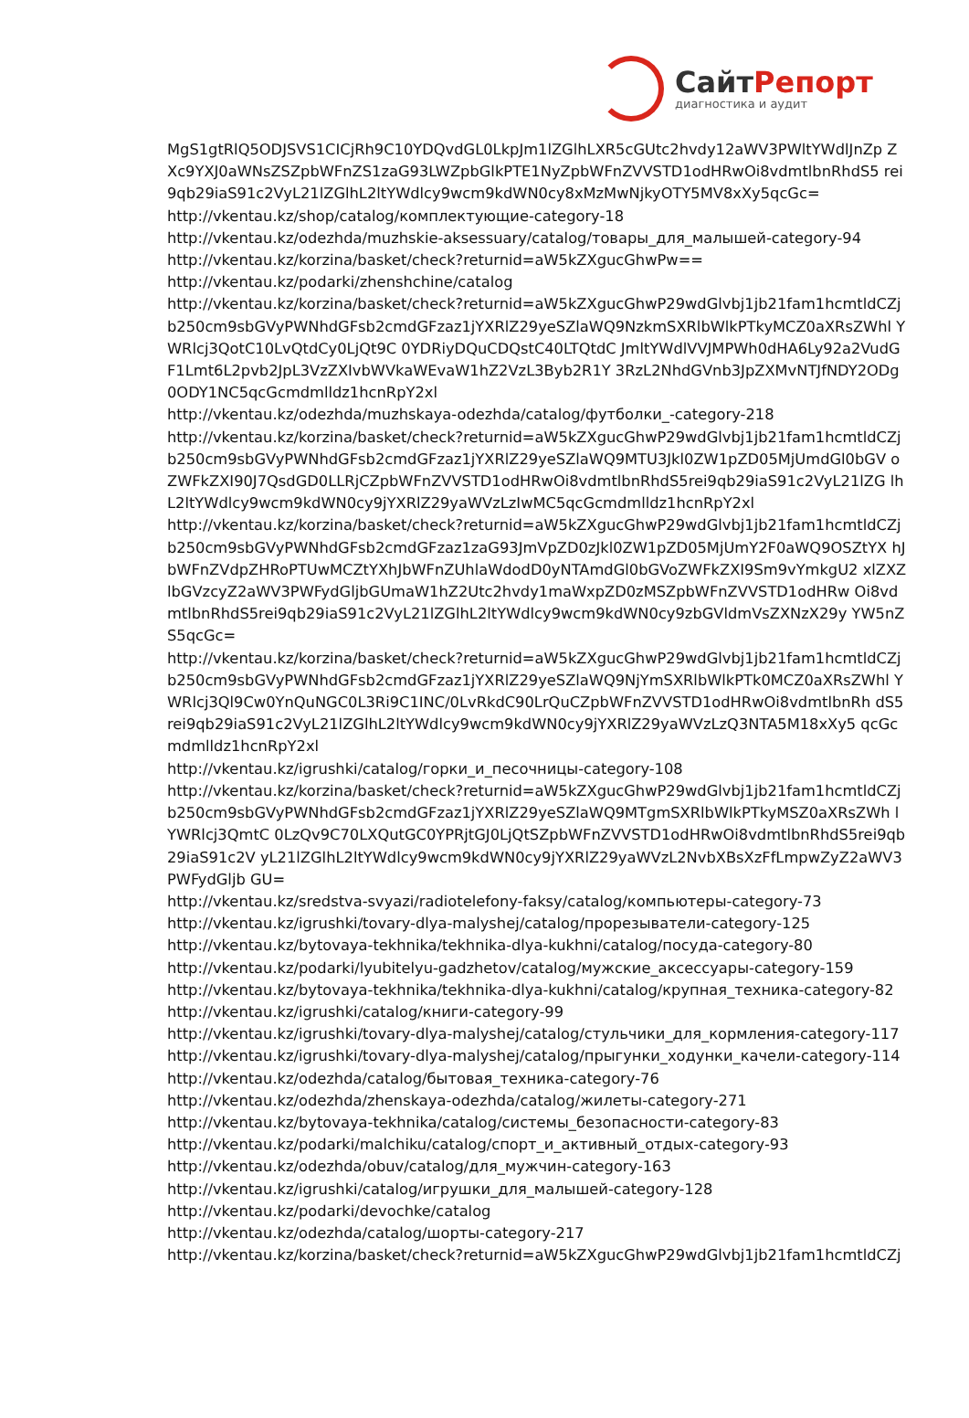СайтРепорт
диагностика и аудит
MgS1gtRlQ5ODJSVS1CICjRh9C10YDQvdGL0LkpJm1lZGlhLXR5cGUtc2hvdy12aWV3PWltYWdlJnZp ZXc9YXJ0aWNsZSZpbWFnZS1zaG93LWZpbGlkPTE1NyZpbWFnZVVSTD1odHRwOi8vdmtlbnRhdS5 rei9qb29iaS91c2VyL21lZGlhL2ltYWdlcy9wcm9kdWN0cy8xMzMwNjkyOTY5MV8xXy5qcGc=
http://vkentau.kz/shop/catalog/комплектующие-category-18
http://vkentau.kz/odezhda/muzhskie-aksessuary/catalog/товары_для_малышей-category-94
http://vkentau.kz/korzina/basket/check?returnid=aW5kZXgucGhwPw==
http://vkentau.kz/podarki/zhenshchine/catalog
http://vkentau.kz/korzina/basket/check?returnid=aW5kZXgucGhwP29wdGlvbj1jb21fam1hcmtldCZj b250cm9sbGVyPWNhdGFsb2cmdGFzaz1jYXRlZ29yeSZlaWQ9NzkmSXRlbWlkPTkyMCZ0aXRsZWhl YWRlcj3QotC10LvQtdCy0LjQt9C 0YDRiyDQuCDQstC40LTQtdC JmltYWdlVVJMPWh0dHA6Ly92a2VudGF1Lmt6L2pvb2JpL3VzZXIvbWVkaWEvaW1hZ2VzL3Byb2R1Y 3RzL2NhdGVnb3JpZXMvNTJfNDY2ODg0ODY1NC5qcGcmdmlldz1hcnRpY2xl
http://vkentau.kz/odezhda/muzhskaya-odezhda/catalog/футболки_-category-218
http://vkentau.kz/korzina/basket/check?returnid=aW5kZXgucGhwP29wdGlvbj1jb21fam1hcmtldCZj b250cm9sbGVyPWNhdGFsb2cmdGFzaz1jYXRlZ29yeSZlaWQ9MTU3Jkl0ZW1pZD05MjUmdGl0bGV oZWFkZXI90J7QsdGD0LLRjCZpbWFnZVVSTD1odHRwOi8vdmtlbnRhdS5rei9qb29iaS91c2VyL21lZG lhL2ltYWdlcy9wcm9kdWN0cy9jYXRlZ29yaWVzLzIwMC5qcGcmdmlldz1hcnRpY2xl
http://vkentau.kz/korzina/basket/check?returnid=aW5kZXgucGhwP29wdGlvbj1jb21fam1hcmtldCZj b250cm9sbGVyPWNhdGFsb2cmdGFzaz1zaG93JmVpZD0zJkl0ZW1pZD05MjUmY2F0aWQ9OSZtYX hJbWFnZVdpZHRoPTUwMCZtYXhJbWFnZUhlaWdodD0yNTAmdGl0bGVoZWFkZXI9Sm9vYmkgU2 xlZXZlbGVzcyZ2aWV3PWFydGljbGUmaW1hZ2Utc2hvdy1maWxpZD0zMSZpbWFnZVVSTD1odHRw Oi8vdmtlbnRhdS5rei9qb29iaS91c2VyL21lZGlhL2ltYWdlcy9wcm9kdWN0cy9zbGVldmVsZXNzX29y YW5nZS5qcGc=
http://vkentau.kz/korzina/basket/check?returnid=aW5kZXgucGhwP29wdGlvbj1jb21fam1hcmtldCZj b250cm9sbGVyPWNhdGFsb2cmdGFzaz1jYXRlZ29yeSZlaWQ9NjYmSXRlbWlkPTk0MCZ0aXRsZWhl YWRlcj3Ql9Cw0YnQuNGC0L3Ri9C1INC/0LvRkdC90LrQuCZpbWFnZVVSTD1odHRwOi8vdmtlbnRh dS5rei9qb29iaS91c2VyL21lZGlhL2ltYWdlcy9wcm9kdWN0cy9jYXRlZ29yaWVzLzQ3NTA5M18xXy5 qcGcmdmlldz1hcnRpY2xl
http://vkentau.kz/igrushki/catalog/горки_и_песочницы-category-108
http://vkentau.kz/korzina/basket/check?returnid=aW5kZXgucGhwP29wdGlvbj1jb21fam1hcmtldCZj b250cm9sbGVyPWNhdGFsb2cmdGFzaz1jYXRlZ29yeSZlaWQ9MTgmSXRlbWlkPTkyMSZ0aXRsZWh lYWRlcj3QmtC 0LzQv9C70LXQutGC0YPRjtGJ0LjQtSZpbWFnZVVSTD1odHRwOi8vdmtlbnRhdS5rei9qb29iaS91c2V yL21lZGlhL2ltYWdlcy9wcm9kdWN0cy9jYXRlZ29yaWVzL2NvbXBsXzFfLmpwZyZ2aWV3PWFydGljb GU=
http://vkentau.kz/sredstva-svyazi/radiotelefony-faksy/catalog/компьютеры-category-73
http://vkentau.kz/igrushki/tovary-dlya-malyshej/catalog/прорезыватели-category-125
http://vkentau.kz/bytovaya-tekhnika/tekhnika-dlya-kukhni/catalog/посуда-category-80
http://vkentau.kz/podarki/lyubitelyu-gadzhetov/catalog/мужские_аксессуары-category-159
http://vkentau.kz/bytovaya-tekhnika/tekhnika-dlya-kukhni/catalog/крупная_техника-category-82
http://vkentau.kz/igrushki/catalog/книги-category-99
http://vkentau.kz/igrushki/tovary-dlya-malyshej/catalog/стульчики_для_кормления-category-117
http://vkentau.kz/igrushki/tovary-dlya-malyshej/catalog/прыгунки_ходунки_качели-category-114
http://vkentau.kz/odezhda/catalog/бытовая_техника-category-76
http://vkentau.kz/odezhda/zhenskaya-odezhda/catalog/жилеты-category-271
http://vkentau.kz/bytovaya-tekhnika/catalog/системы_безопасности-category-83
http://vkentau.kz/podarki/malchiku/catalog/спорт_и_активный_отдых-category-93
http://vkentau.kz/odezhda/obuv/catalog/для_мужчин-category-163
http://vkentau.kz/igrushki/catalog/игрушки_для_малышей-category-128
http://vkentau.kz/podarki/devochke/catalog
http://vkentau.kz/odezhda/catalog/шорты-category-217
http://vkentau.kz/korzina/basket/check?returnid=aW5kZXgucGhwP29wdGlvbj1jb21fam1hcmtldCZj